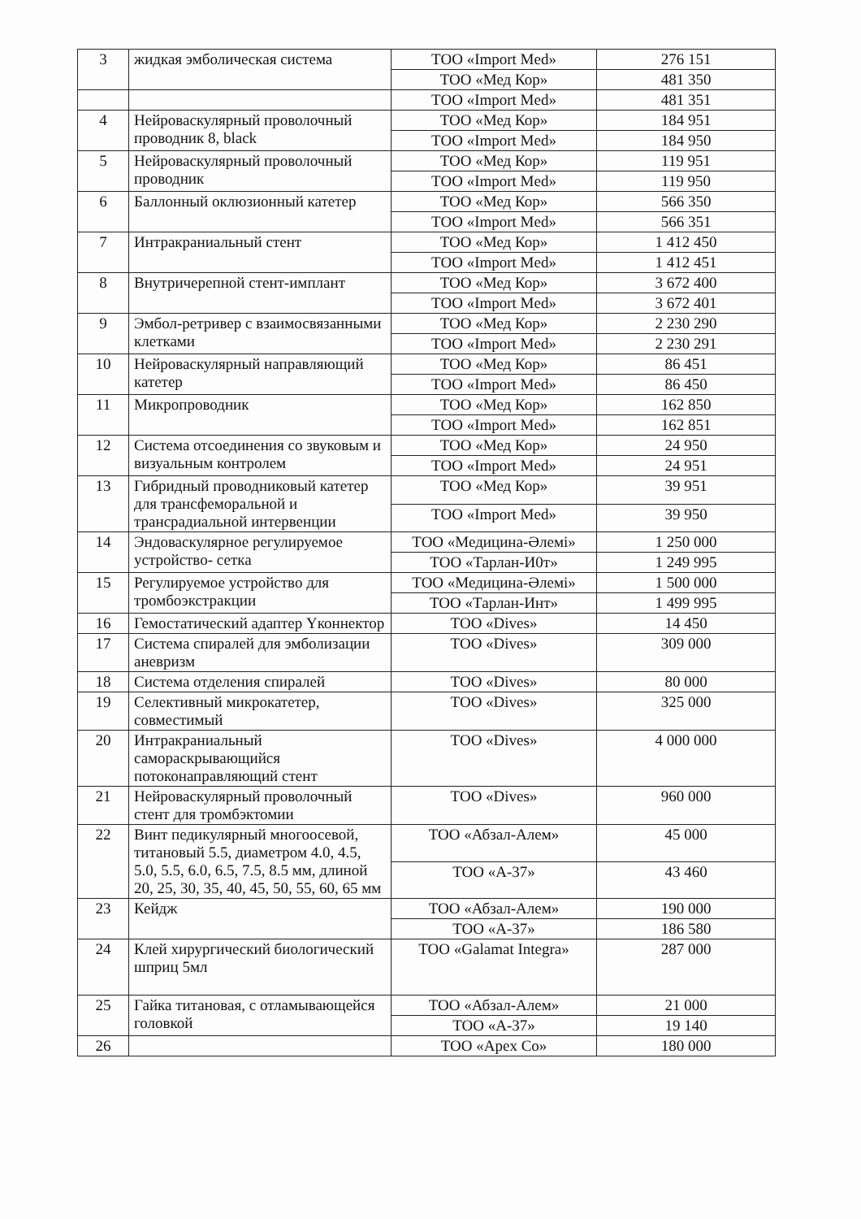| 3 | жидкая эмболическая система | ТОО «Import Med» | 276 151 |
| | | ТОО «Мед Кор» | 481 350 |
| | | ТОО «Import Med» | 481 351 |
| 4 | Нейроваскулярный проволочный проводник 8, black | ТОО «Мед Кор» | 184 951 |
| | | ТОО «Import Med» | 184 950 |
| 5 | Нейроваскулярный проволочный проводник | ТОО «Мед Кор» | 119 951 |
| | | ТОО «Import Med» | 119 950 |
| 6 | Баллонный оклюзионный катетер | ТОО «Мед Кор» | 566 350 |
| | | ТОО «Import Med» | 566 351 |
| 7 | Интракраниальный стент | ТОО «Мед Кор» | 1 412 450 |
| | | ТОО «Import Med» | 1 412 451 |
| 8 | Внутричерепной стент-имплант | ТОО «Мед Кор» | 3 672 400 |
| | | ТОО «Import Med» | 3 672 401 |
| 9 | Эмбол-ретривер с взаимосвязанными клетками | ТОО «Мед Кор» | 2 230 290 |
| | | ТОО «Import Med» | 2 230 291 |
| 10 | Нейроваскулярный направляющий катетер | ТОО «Мед Кор» | 86 451 |
| | | ТОО «Import Med» | 86 450 |
| 11 | Микропроводник | ТОО «Мед Кор» | 162 850 |
| | | ТОО «Import Med» | 162 851 |
| 12 | Система отсоединения со звуковым и визуальным контролем | ТОО «Мед Кор» | 24 950 |
| | | ТОО «Import Med» | 24 951 |
| 13 | Гибридный проводниковый катетер для трансфеморальной и трансрадиальной интервенции | ТОО «Мед Кор» | 39 951 |
| | | ТОО «Import Med» | 39 950 |
| 14 | Эндоваскулярное регулируемое устройство- сетка | ТОО «Медицина-Әлемі» | 1 250 000 |
| | | ТОО «Тарлан-И0т» | 1 249 995 |
| 15 | Регулируемое устройство для тромбоэкстракции | ТОО «Медицина-Әлемі» | 1 500 000 |
| | | ТОО «Тарлан-Инт» | 1 499 995 |
| 16 | Гемостатический адаптер Yконнектор | ТОО «Dives» | 14 450 |
| 17 | Система спиралей для эмболизации аневризм | ТОО «Dives» | 309 000 |
| 18 | Система отделения спиралей | ТОО «Dives» | 80 000 |
| 19 | Селективный микрокатетер, совместимый | ТОО «Dives» | 325 000 |
| 20 | Интракраниальный саморaскрывающийся потоконаправляющий стент | ТОО «Dives» | 4 000 000 |
| 21 | Нейроваскулярный проволочный стент для тромбэктомии | ТОО «Dives» | 960 000 |
| 22 | Винт педикулярный многоосевой, титановый 5.5, диаметром 4.0, 4.5, 5.0, 5.5, 6.0, 6.5, 7.5, 8.5 мм, длиной 20, 25, 30, 35, 40, 45, 50, 55, 60, 65 мм | ТОО «Абзал-Алем» | 45 000 |
| | | ТОО «А-37» | 43 460 |
| 23 | Кейдж | ТОО «Абзал-Алем» | 190 000 |
| | | ТОО «А-37» | 186 580 |
| 24 | Клей хирургический биологический шприц 5мл | ТОО «Galamat Integra» | 287 000 |
| 25 | Гайка титановая, с отламывающейся головкой | ТОО «Абзал-Алем» | 21 000 |
| | | ТОО «А-37» | 19 140 |
| 26 | | ТОО «Apex Co» | 180 000 |